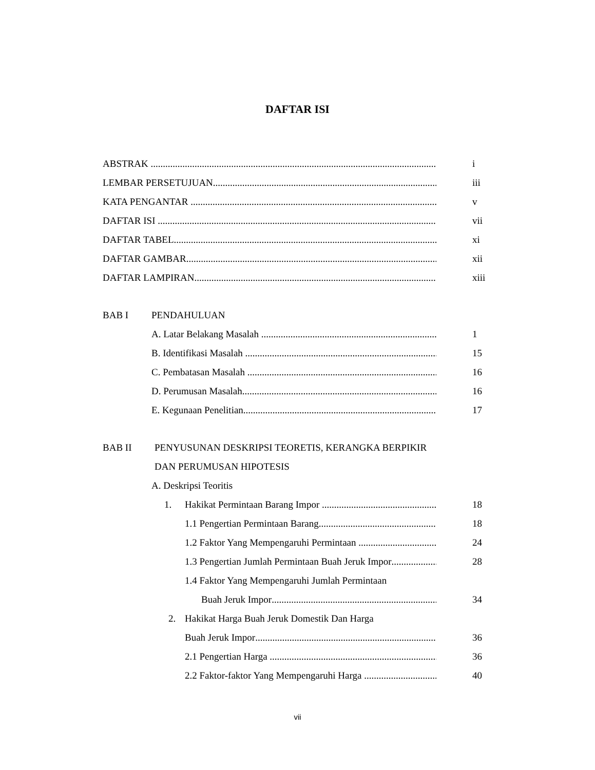DAFTAR ISI
ABSTRAK i
LEMBAR PERSETUJUAN iii
KATA PENGANTAR v
DAFTAR ISI vii
DAFTAR TABEL xi
DAFTAR GAMBAR xii
DAFTAR LAMPIRAN xiii
BAB I PENDAHULUAN
A. Latar Belakang Masalah 1
B. Identifikasi Masalah 15
C. Pembatasan Masalah 16
D. Perumusan Masalah 16
E. Kegunaan Penelitian 17
BAB II PENYUSUNAN DESKRIPSI TEORETIS, KERANGKA BERPIKIR
DAN PERUMUSAN HIPOTESIS
A. Deskripsi Teoritis
1. Hakikat Permintaan Barang Impor 18
1.1 Pengertian Permintaan Barang 18
1.2 Faktor Yang Mempengaruhi Permintaan 24
1.3 Pengertian Jumlah Permintaan Buah Jeruk Impor 28
1.4 Faktor Yang Mempengaruhi Jumlah Permintaan
Buah Jeruk Impor 34
2. Hakikat Harga Buah Jeruk Domestik Dan Harga
Buah Jeruk Impor 36
2.1 Pengertian Harga 36
2.2 Faktor-faktor Yang Mempengaruhi Harga 40
vii